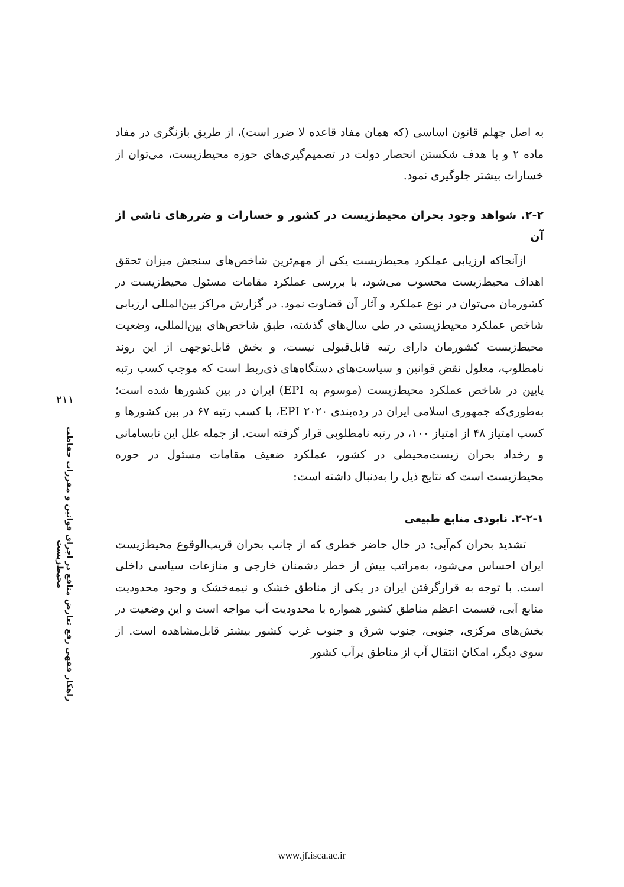به اصل چهلم قانون اساسی (که همان مفاد قاعده لا ضرر است)، از طریق بازنگری در مفاد ماده ۲ و با هدف شکستن انحصار دولت در تصمیم‌گیری‌های حوزه محیط‌زیست، می‌توان از خسارات بیشتر جلوگیری نمود.
۲-۲. شواهد وجود بحران محیط‌زیست در کشور و خسارات و ضررهای ناشی از آن
ازآنجاکه ارزیابی عملکرد محیط‌زیست یکی از مهم‌ترین شاخص‌های سنجش میزان تحقق اهداف محیط‌زیست محسوب می‌شود، با بررسی عملکرد مقامات مسئول محیط‌زیست در کشورمان می‌توان در نوع عملکرد و آثار آن قضاوت نمود. در گزارش مراکز بین‌المللی ارزیابی شاخص عملکرد محیط‌زیستی در طی سال‌های گذشته، طبق شاخص‌های بین‌المللی، وضعیت محیط‌زیست کشورمان دارای رتبه قابل‌قبولی نیست، و بخش قابل‌توجهی از این روند نامطلوب، معلول نقض قوانین و سیاست‌های دستگاه‌های ذی‌ربط است که موجب کسب رتبه پایین در شاخص عملکرد محیط‌زیست (موسوم به EPI) ایران در بین کشورها شده است؛ به‌طوری‌که جمهوری اسلامی ایران در رده‌بندی EPI ۲۰۲۰، با کسب رتبه ۶۷ در بین کشورها و کسب امتیاز ۴۸ از امتیاز ۱۰۰، در رتبه نامطلوبی قرار گرفته است. از جمله علل این نابسامانی و رخداد بحران زیست‌محیطی در کشور، عملکرد ضعیف مقامات مسئول در حوره محیط‌زیست است که نتایج ذیل را به‌دنبال داشته است:
۲-۲-۱. نابودی منابع طبیعی
تشدید بحران کم‌آبی: در حال حاضر خطری که از جانب بحران قریب‌الوقوع محیط‌زیست ایران احساس می‌شود، به‌مراتب بیش از خطر دشمنان خارجی و منازعات سیاسی داخلی است. با توجه به قرارگرفتن ایران در یکی از مناطق خشک و نیمه‌خشک و وجود محدودیت منابع آبی، قسمت اعظم مناطق کشور همواره با محدودیت آب مواجه است و این وضعیت در بخش‌های مرکزی، جنوبی، جنوب شرق و جنوب غرب کشور بیشتر قابل‌مشاهده است. از سوی دیگر، امکان انتقال آب از مناطق پرآب کشور
۲۱۱
راهکار فقهی رفع تعارض منافع در اجرای قوانین و مقررات حفاظت محیط‌زیست
www.jf.isca.ac.ir